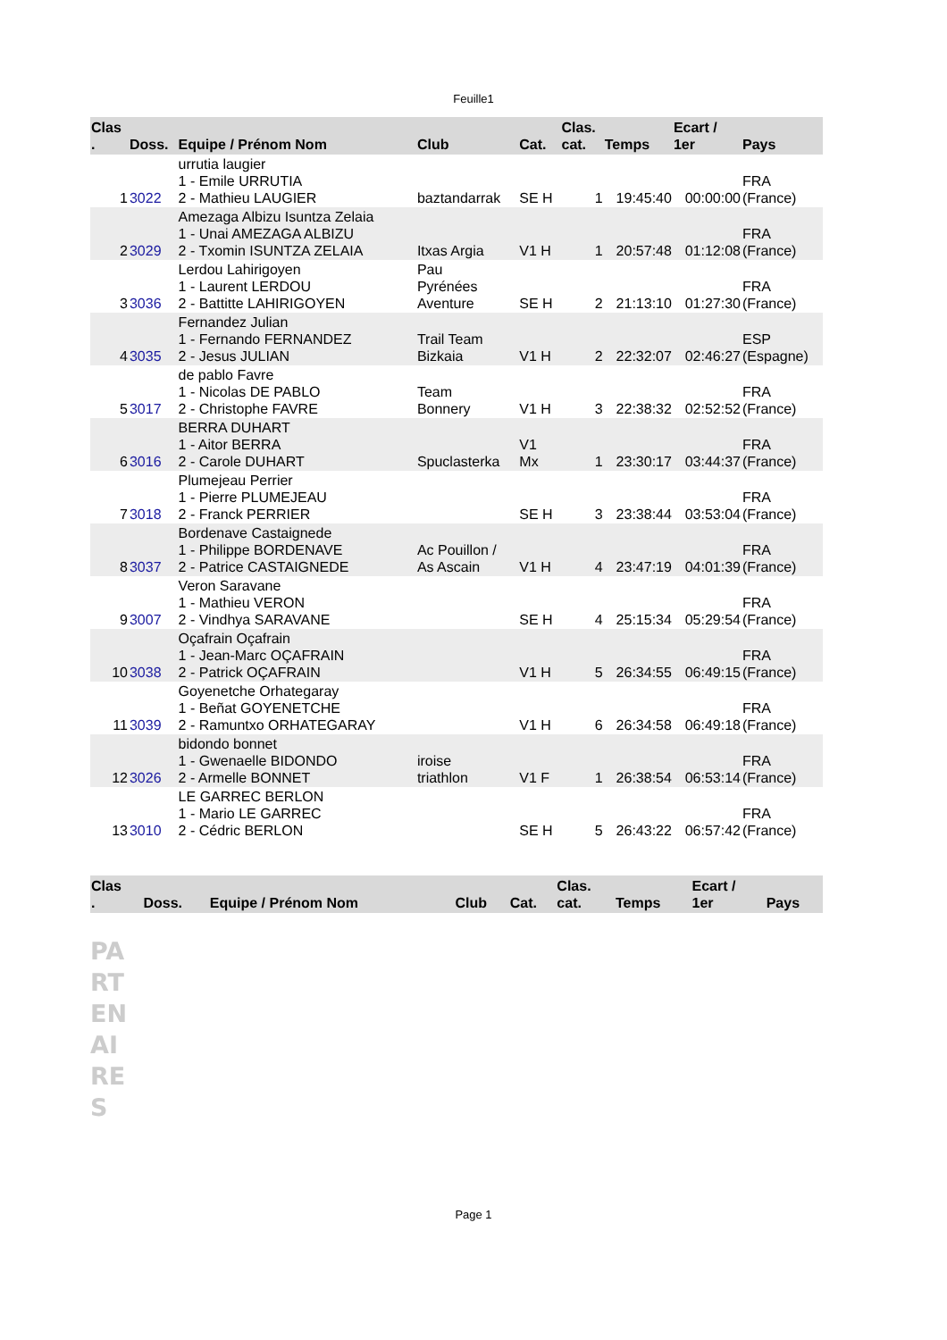Feuille1
| Clas . | Doss. | Equipe / Prénom Nom | Club | Cat. | Clas. cat. | Temps | Ecart / 1er | Pays |
| --- | --- | --- | --- | --- | --- | --- | --- | --- |
| 1 | 3022 | urrutia laugier 1 - Emile URRUTIA 2 - Mathieu LAUGIER | baztandarrak | SE H | 1 | 19:45:40 | 00:00:00 | FRA (France) |
| 2 | 3029 | Amezaga Albizu Isuntza Zelaia 1 - Unai AMEZAGA ALBIZU 2 - Txomin ISUNTZA ZELAIA | Itxas Argia | V1 H | 1 | 20:57:48 | 01:12:08 | FRA (France) |
| 3 | 3036 | Lerdou Lahirigoyen 1 - Laurent LERDOU 2 - Battitte LAHIRIGOYEN | Pau Pyrénées Aventure | SE H | 2 | 21:13:10 | 01:27:30 | FRA (France) |
| 4 | 3035 | Fernandez Julian 1 - Fernando FERNANDEZ 2 - Jesus JULIAN | Trail Team Bizkaia | V1 H | 2 | 22:32:07 | 02:46:27 | ESP (Espagne) |
| 5 | 3017 | de pablo Favre 1 - Nicolas DE PABLO 2 - Christophe FAVRE | Team Bonnery | V1 H | 3 | 22:38:32 | 02:52:52 | FRA (France) |
| 6 | 3016 | BERRA DUHART 1 - Aitor BERRA 2 - Carole DUHART | Spuclasterka | V1 Mx | 1 | 23:30:17 | 03:44:37 | FRA (France) |
| 7 | 3018 | Plumejeau Perrier 1 - Pierre PLUMEJEAU 2 - Franck PERRIER | | SE H | 3 | 23:38:44 | 03:53:04 | FRA (France) |
| 8 | 3037 | Bordenave Castaignede 1 - Philippe BORDENAVE 2 - Patrice CASTAIGNEDE | Ac Pouillon / As Ascain | V1 H | 4 | 23:47:19 | 04:01:39 | FRA (France) |
| 9 | 3007 | Veron Saravane 1 - Mathieu VERON 2 - Vindhya SARAVANE | | SE H | 4 | 25:15:34 | 05:29:54 | FRA (France) |
| 10 | 3038 | Oçafrain Oçafrain 1 - Jean-Marc OÇAFRAIN 2 - Patrick OÇAFRAIN | | V1 H | 5 | 26:34:55 | 06:49:15 | FRA (France) |
| 11 | 3039 | Goyenetche Orhategaray 1 - Beñat GOYENETCHE 2 - Ramuntxo ORHATEGARAY | | V1 H | 6 | 26:34:58 | 06:49:18 | FRA (France) |
| 12 | 3026 | bidondo bonnet 1 - Gwenaelle BIDONDO 2 - Armelle BONNET | iroise triathlon | V1 F | 1 | 26:38:54 | 06:53:14 | FRA (France) |
| 13 | 3010 | LE GARREC BERLON 1 - Mario LE GARREC 2 - Cédric BERLON | | SE H | 5 | 26:43:22 | 06:57:42 | FRA (France) |
| Clas . | Doss. | Equipe / Prénom Nom | Club | Cat. | Clas. cat. | Temps | Ecart / 1er | Pays |
| --- | --- | --- | --- | --- | --- | --- | --- | --- |
PA
RT
EN
AI
RE
S
Page 1